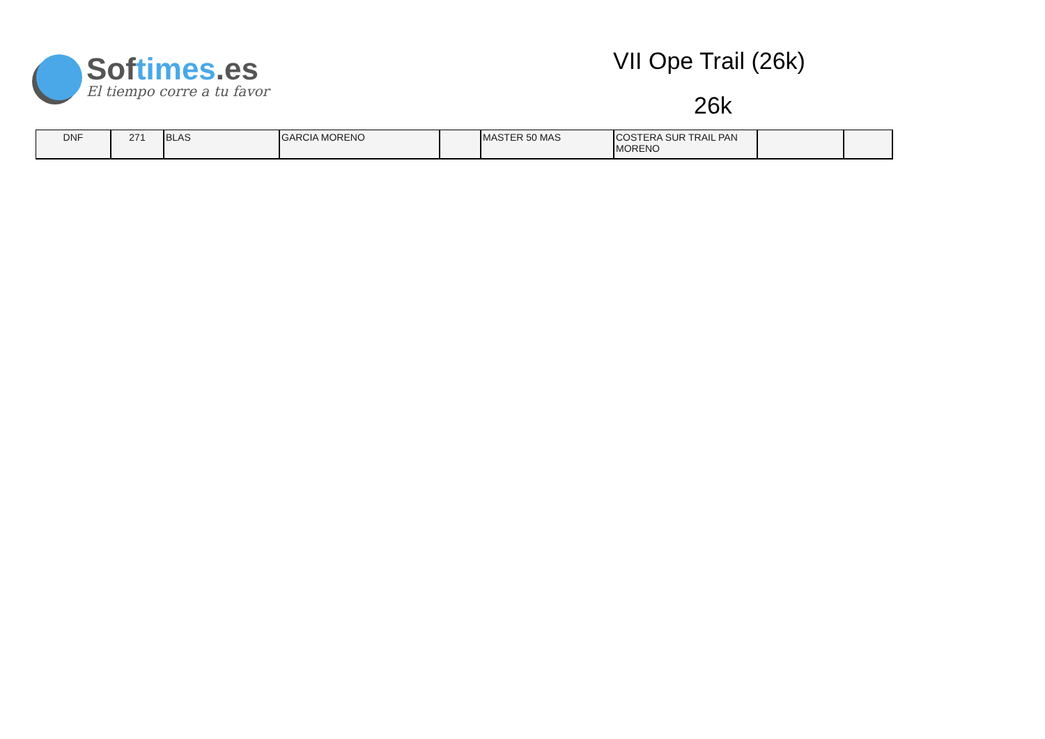Softimes.es
El tiempo corre a tu favor
VII Ope Trail (26k)
26k
| DNF | 271 | BLAS | GARCIA MORENO | | MASTER 50 MAS | COSTERA SUR TRAIL PAN MORENO | | |